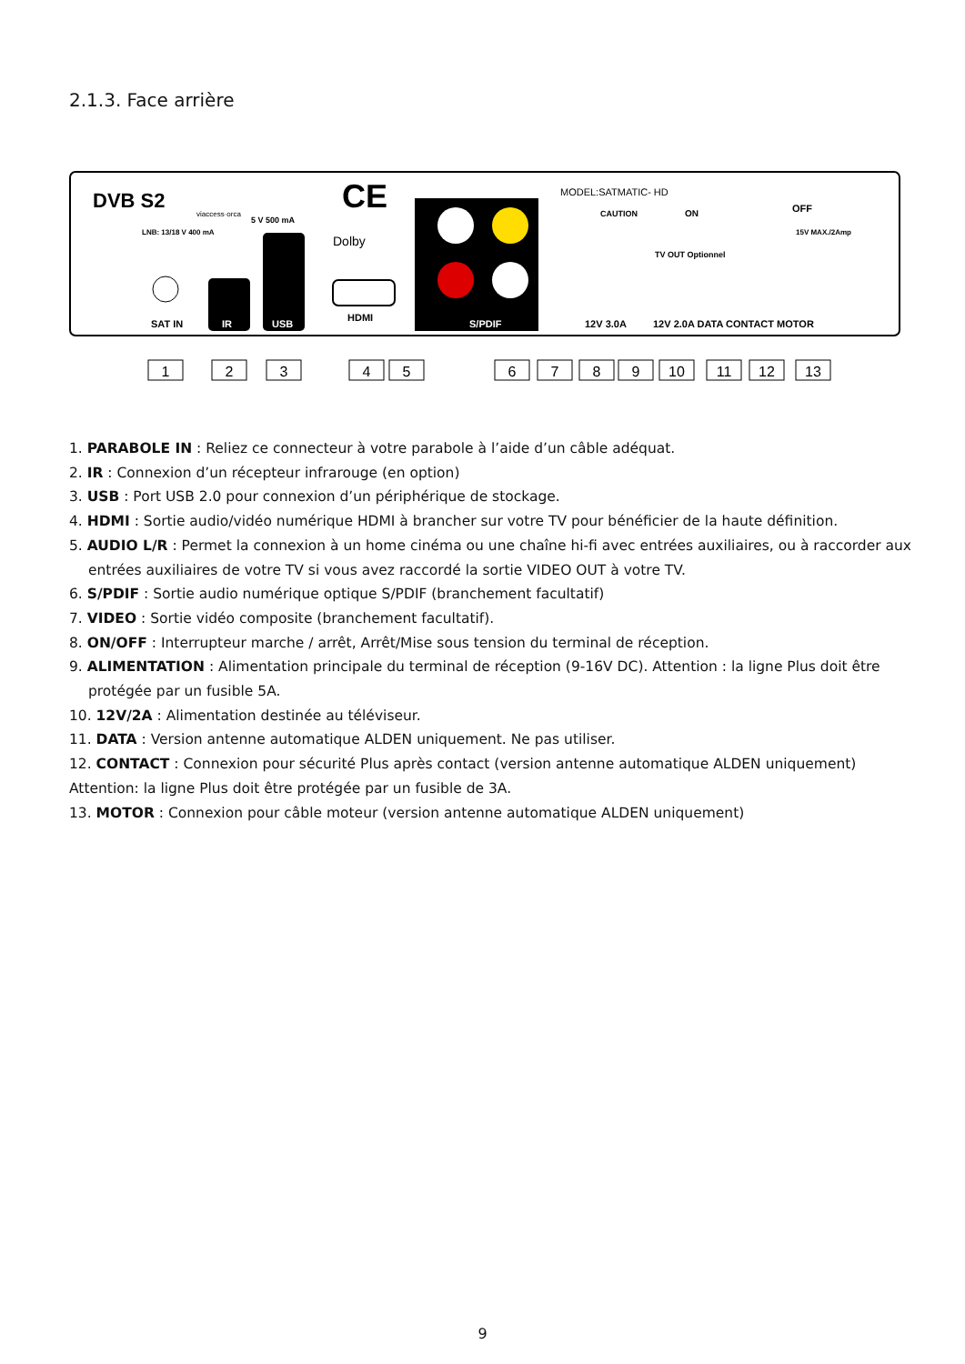2.1.3. Face arrière
DVB S2
viaccess·orca
LNB: 13/18 V 400 mA
5 V 500 mA
CE
Dolby
MODEL:SATMATIC- HD
CAUTION
ON
OFF
15V MAX./2Amp
TV OUT Optionnel
SAT IN
IR
USB
HDMI
S/PDIF
12V 3.0A
12V 2.0A DATA CONTACT MOTOR
1
2
3
4
5
6
7
8
9
10
11
12
13
1. PARABOLE IN : Reliez ce connecteur à votre parabole à l’aide d’un câble adéquat.
2. IR : Connexion d’un récepteur infrarouge (en option)
3. USB : Port USB 2.0 pour connexion d’un périphérique de stockage.
4. HDMI : Sortie audio/vidéo numérique HDMI à brancher sur votre TV pour bénéficier de la haute définition.
5. AUDIO L/R : Permet la connexion à un home cinéma ou une chaîne hi-fi avec entrées auxiliaires, ou à raccorder aux entrées auxiliaires de votre TV si vous avez raccordé la sortie VIDEO OUT à votre TV.
6. S/PDIF : Sortie audio numérique optique S/PDIF (branchement facultatif)
7. VIDEO : Sortie vidéo composite (branchement facultatif).
8. ON/OFF : Interrupteur marche / arrêt, Arrêt/Mise sous tension du terminal de réception.
9. ALIMENTATION : Alimentation principale du terminal de réception (9-16V DC). Attention : la ligne Plus doit être protégée par un fusible 5A.
10. 12V/2A : Alimentation destinée au téléviseur.
11. DATA : Version antenne automatique ALDEN uniquement. Ne pas utiliser.
12. CONTACT : Connexion pour sécurité Plus après contact (version antenne automatique ALDEN uniquement)
Attention: la ligne Plus doit être protégée par un fusible de 3A.
13. MOTOR : Connexion pour câble moteur (version antenne automatique ALDEN uniquement)
9